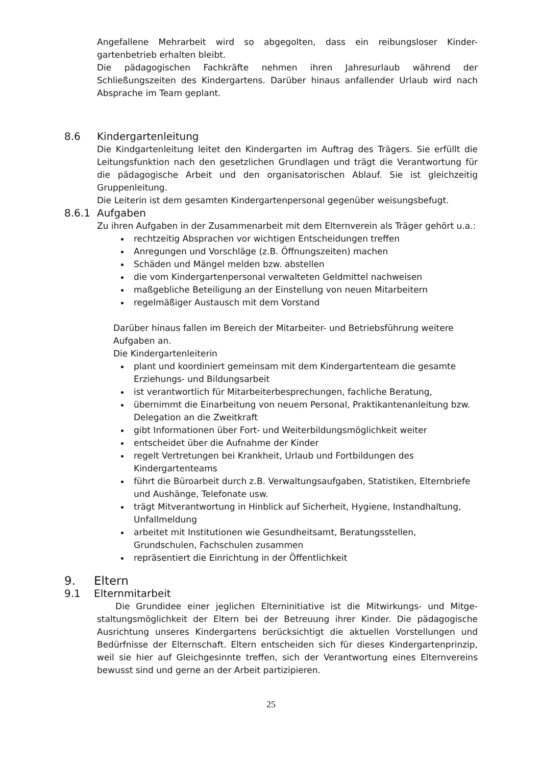Angefallene Mehrarbeit wird so abgegolten, dass ein reibungsloser Kinder-gartenbetrieb erhalten bleibt.
Die pädagogischen Fachkräfte nehmen ihren Jahresurlaub während der Schließungszeiten des Kindergartens. Darüber hinaus anfallender Urlaub wird nach Absprache im Team geplant.
8.6 Kindergartenleitung
Die Kindgartenleitung leitet den Kindergarten im Auftrag des Trägers. Sie erfüllt die Leitungsfunktion nach den gesetzlichen Grundlagen und trägt die Verantwortung für die pädagogische Arbeit und den organisatorischen Ablauf. Sie ist gleichzeitig Gruppenleitung.
Die Leiterin ist dem gesamten Kindergartenpersonal gegenüber weisungsbefugt.
8.6.1 Aufgaben
Zu ihren Aufgaben in der Zusammenarbeit mit dem Elternverein als Träger gehört u.a.:
rechtzeitig Absprachen vor wichtigen Entscheidungen treffen
Anregungen und Vorschläge (z.B. Öffnungszeiten) machen
Schäden und Mängel melden bzw. abstellen
die vom Kindergartenpersonal verwalteten Geldmittel nachweisen
maßgebliche Beteiligung an der Einstellung von neuen Mitarbeitern
regelmäßiger Austausch mit dem Vorstand
Darüber hinaus fallen im Bereich der Mitarbeiter- und Betriebsführung weitere Aufgaben an.
Die Kindergartenleiterin
plant und koordiniert gemeinsam mit dem Kindergartenteam die gesamte Erziehungs- und Bildungsarbeit
ist verantwortlich für Mitarbeiterbesprechungen, fachliche Beratung,
übernimmt die Einarbeitung von neuem Personal, Praktikantenanleitung bzw. Delegation an die Zweitkraft
gibt Informationen über Fort- und Weiterbildungsmöglichkeit weiter
entscheidet über die Aufnahme der Kinder
regelt Vertretungen bei Krankheit, Urlaub und Fortbildungen des Kindergartenteams
führt die Büroarbeit durch z.B. Verwaltungsaufgaben, Statistiken, Elternbriefe und Aushänge, Telefonate usw.
trägt Mitverantwortung in Hinblick auf Sicherheit, Hygiene, Instandhaltung, Unfallmeldung
arbeitet mit Institutionen wie Gesundheitsamt, Beratungsstellen, Grundschulen, Fachschulen zusammen
repräsentiert die Einrichtung in der Öffentlichkeit
9. Eltern
9.1 Elternmitarbeit
Die Grundidee einer jeglichen Elterninitiative ist die Mitwirkungs- und Mitge-staltungsmöglichkeit der Eltern bei der Betreuung ihrer Kinder. Die pädagogische Ausrichtung unseres Kindergartens berücksichtigt die aktuellen Vorstellungen und Bedürfnisse der Elternschaft. Eltern entscheiden sich für dieses Kindergartenprinzip, weil sie hier auf Gleichgesinnte treffen, sich der Verantwortung eines Elternvereins bewusst sind und gerne an der Arbeit partizipieren.
25